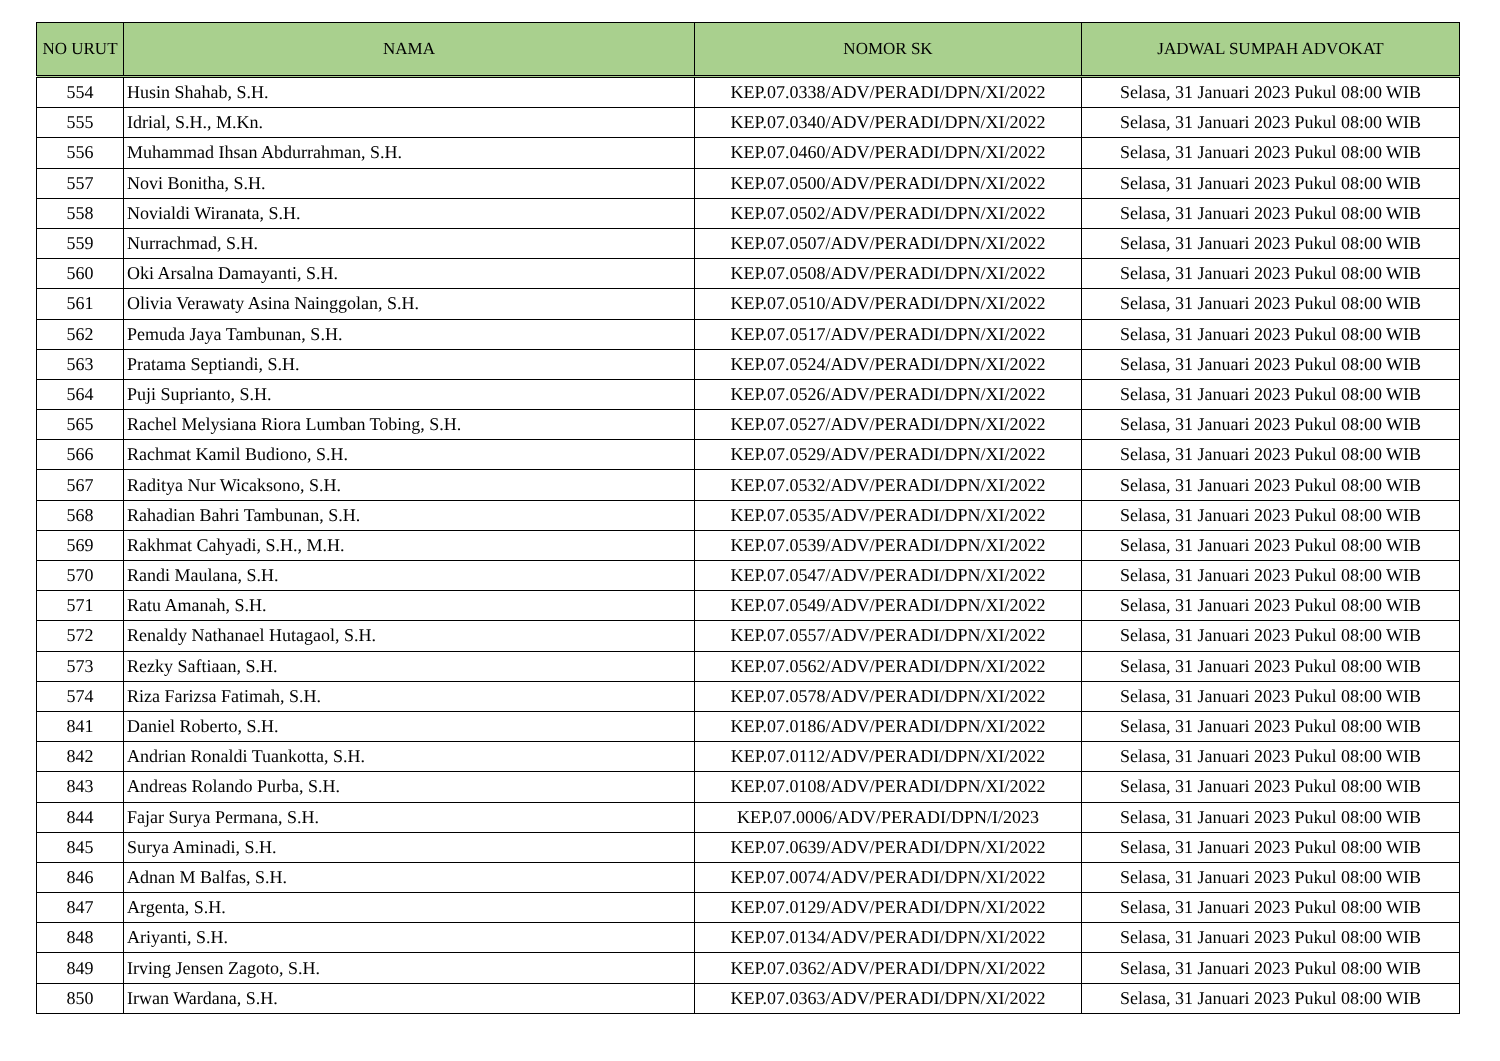| NO URUT | NAMA | NOMOR SK | JADWAL SUMPAH ADVOKAT |
| --- | --- | --- | --- |
| 554 | Husin Shahab, S.H. | KEP.07.0338/ADV/PERADI/DPN/XI/2022 | Selasa, 31 Januari 2023 Pukul 08:00 WIB |
| 555 | Idrial, S.H., M.Kn. | KEP.07.0340/ADV/PERADI/DPN/XI/2022 | Selasa, 31 Januari 2023 Pukul 08:00 WIB |
| 556 | Muhammad Ihsan Abdurrahman, S.H. | KEP.07.0460/ADV/PERADI/DPN/XI/2022 | Selasa, 31 Januari 2023 Pukul 08:00 WIB |
| 557 | Novi Bonitha, S.H. | KEP.07.0500/ADV/PERADI/DPN/XI/2022 | Selasa, 31 Januari 2023 Pukul 08:00 WIB |
| 558 | Novialdi Wiranata, S.H. | KEP.07.0502/ADV/PERADI/DPN/XI/2022 | Selasa, 31 Januari 2023 Pukul 08:00 WIB |
| 559 | Nurrachmad, S.H. | KEP.07.0507/ADV/PERADI/DPN/XI/2022 | Selasa, 31 Januari 2023 Pukul 08:00 WIB |
| 560 | Oki Arsalna Damayanti, S.H. | KEP.07.0508/ADV/PERADI/DPN/XI/2022 | Selasa, 31 Januari 2023 Pukul 08:00 WIB |
| 561 | Olivia Verawaty Asina Nainggolan, S.H. | KEP.07.0510/ADV/PERADI/DPN/XI/2022 | Selasa, 31 Januari 2023 Pukul 08:00 WIB |
| 562 | Pemuda Jaya Tambunan, S.H. | KEP.07.0517/ADV/PERADI/DPN/XI/2022 | Selasa, 31 Januari 2023 Pukul 08:00 WIB |
| 563 | Pratama Septiandi, S.H. | KEP.07.0524/ADV/PERADI/DPN/XI/2022 | Selasa, 31 Januari 2023 Pukul 08:00 WIB |
| 564 | Puji Suprianto, S.H. | KEP.07.0526/ADV/PERADI/DPN/XI/2022 | Selasa, 31 Januari 2023 Pukul 08:00 WIB |
| 565 | Rachel Melysiana Riora Lumban Tobing, S.H. | KEP.07.0527/ADV/PERADI/DPN/XI/2022 | Selasa, 31 Januari 2023 Pukul 08:00 WIB |
| 566 | Rachmat Kamil Budiono, S.H. | KEP.07.0529/ADV/PERADI/DPN/XI/2022 | Selasa, 31 Januari 2023 Pukul 08:00 WIB |
| 567 | Raditya Nur Wicaksono, S.H. | KEP.07.0532/ADV/PERADI/DPN/XI/2022 | Selasa, 31 Januari 2023 Pukul 08:00 WIB |
| 568 | Rahadian Bahri Tambunan, S.H. | KEP.07.0535/ADV/PERADI/DPN/XI/2022 | Selasa, 31 Januari 2023 Pukul 08:00 WIB |
| 569 | Rakhmat Cahyadi, S.H., M.H. | KEP.07.0539/ADV/PERADI/DPN/XI/2022 | Selasa, 31 Januari 2023 Pukul 08:00 WIB |
| 570 | Randi Maulana, S.H. | KEP.07.0547/ADV/PERADI/DPN/XI/2022 | Selasa, 31 Januari 2023 Pukul 08:00 WIB |
| 571 | Ratu Amanah, S.H. | KEP.07.0549/ADV/PERADI/DPN/XI/2022 | Selasa, 31 Januari 2023 Pukul 08:00 WIB |
| 572 | Renaldy Nathanael Hutagaol, S.H. | KEP.07.0557/ADV/PERADI/DPN/XI/2022 | Selasa, 31 Januari 2023 Pukul 08:00 WIB |
| 573 | Rezky Saftiaan, S.H. | KEP.07.0562/ADV/PERADI/DPN/XI/2022 | Selasa, 31 Januari 2023 Pukul 08:00 WIB |
| 574 | Riza Farizsa Fatimah, S.H. | KEP.07.0578/ADV/PERADI/DPN/XI/2022 | Selasa, 31 Januari 2023 Pukul 08:00 WIB |
| 841 | Daniel Roberto, S.H. | KEP.07.0186/ADV/PERADI/DPN/XI/2022 | Selasa, 31 Januari 2023 Pukul 08:00 WIB |
| 842 | Andrian Ronaldi Tuankotta, S.H. | KEP.07.0112/ADV/PERADI/DPN/XI/2022 | Selasa, 31 Januari 2023 Pukul 08:00 WIB |
| 843 | Andreas Rolando Purba, S.H. | KEP.07.0108/ADV/PERADI/DPN/XI/2022 | Selasa, 31 Januari 2023 Pukul 08:00 WIB |
| 844 | Fajar Surya Permana, S.H. | KEP.07.0006/ADV/PERADI/DPN/I/2023 | Selasa, 31 Januari 2023 Pukul 08:00 WIB |
| 845 | Surya Aminadi, S.H. | KEP.07.0639/ADV/PERADI/DPN/XI/2022 | Selasa, 31 Januari 2023 Pukul 08:00 WIB |
| 846 | Adnan M Balfas, S.H. | KEP.07.0074/ADV/PERADI/DPN/XI/2022 | Selasa, 31 Januari 2023 Pukul 08:00 WIB |
| 847 | Argenta, S.H. | KEP.07.0129/ADV/PERADI/DPN/XI/2022 | Selasa, 31 Januari 2023 Pukul 08:00 WIB |
| 848 | Ariyanti, S.H. | KEP.07.0134/ADV/PERADI/DPN/XI/2022 | Selasa, 31 Januari 2023 Pukul 08:00 WIB |
| 849 | Irving Jensen Zagoto, S.H. | KEP.07.0362/ADV/PERADI/DPN/XI/2022 | Selasa, 31 Januari 2023 Pukul 08:00 WIB |
| 850 | Irwan Wardana, S.H. | KEP.07.0363/ADV/PERADI/DPN/XI/2022 | Selasa, 31 Januari 2023 Pukul 08:00 WIB |